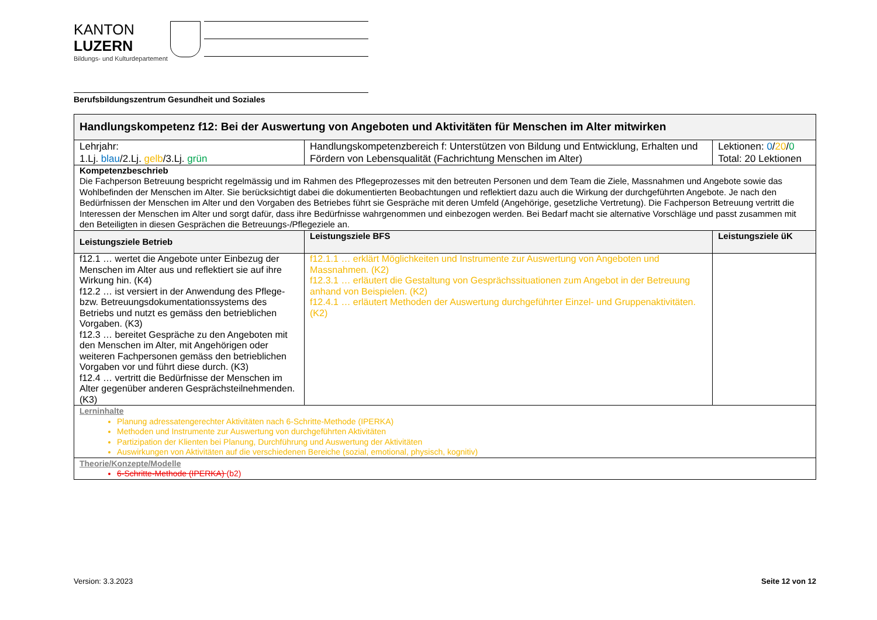KANTON
LUZERN
Bildungs- und Kulturdepartement
Berufsbildungszentrum Gesundheit und Soziales
| Handlungskompetenz f12: Bei der Auswertung von Angeboten und Aktivitäten für Menschen im Alter mitwirken | | |
| --- | --- | --- |
| Lehrjahr: 1.Lj. blau /2.Lj. gelb /3.Lj. grün | Handlungskompetenzbereich f: Unterstützen von Bildung und Entwicklung, Erhalten und Fördern von Lebensqualität (Fachrichtung Menschen im Alter) | Lektionen: 0 / 20 / 0 Total: 20 Lektionen |
| Kompetenzbeschrieb Die Fachperson Betreuung bespricht regelmässig und im Rahmen des Pflegeprozesses mit den betreuten Personen und dem Team die Ziele, Massnahmen und Angebote sowie das Wohlbefinden der Menschen im Alter. Sie berücksichtigt dabei die dokumentierten Beobachtungen und reflektiert dazu auch die Wirkung der durchgeführten Angebote. Je nach den Bedürfnissen der Menschen im Alter und den Vorgaben des Betriebes führt sie Gespräche mit deren Umfeld (Angehörige, gesetzliche Vertretung). Die Fachperson Betreuung vertritt die Interessen der Menschen im Alter und sorgt dafür, dass ihre Bedürfnisse wahrgenommen und einbezogen werden. Bei Bedarf macht sie alternative Vorschläge und passt zusammen mit den Beteiligten in diesen Gesprächen die Betreuungs-/Pflegeziele an. | | |
| Leistungsziele Betrieb | Leistungsziele BFS | Leistungsziele üK |
| f12.1 … wertet die Angebote unter Einbezug der Menschen im Alter aus und reflektiert sie auf ihre Wirkung hin. (K4) f12.2 … ist versiert in der Anwendung des Pflege- bzw. Betreuungsdokumentationssystems des Betriebs und nutzt es gemäss den betrieblichen Vorgaben. (K3) f12.3 … bereitet Gespräche zu den Angeboten mit den Menschen im Alter, mit Angehörigen oder weiteren Fachpersonen gemäss den betrieblichen Vorgaben vor und führt diese durch. (K3) f12.4 … vertritt die Bedürfnisse der Menschen im Alter gegenüber anderen Gesprächsteilnehmenden. (K3) | f12.1.1 … erklärt Möglichkeiten und Instrumente zur Auswertung von Angeboten und Massnahmen. (K2) f12.3.1 … erläutert die Gestaltung von Gesprächssituationen zum Angebot in der Betreuung anhand von Beispielen. (K2) f12.4.1 … erläutert Methoden der Auswertung durchgeführter Einzel- und Gruppenaktivitäten. (K2) | |
| Lerninhalte Planung adressatengerechter Aktivitäten nach 6-Schritte-Methode (IPERKA) Methoden und Instrumente zur Auswertung von durchgeführten Aktivitäten Partizipation der Klienten bei Planung, Durchführung und Auswertung der Aktivitäten Auswirkungen von Aktivitäten auf die verschiedenen Bereiche (sozial, emotional, physisch, kognitiv) | | |
| Theorie/Konzepte/Modelle 6-Schritte-Methode (IPERKA) (b2) | | |
Version: 3.3.2023 Seite 12 von 12